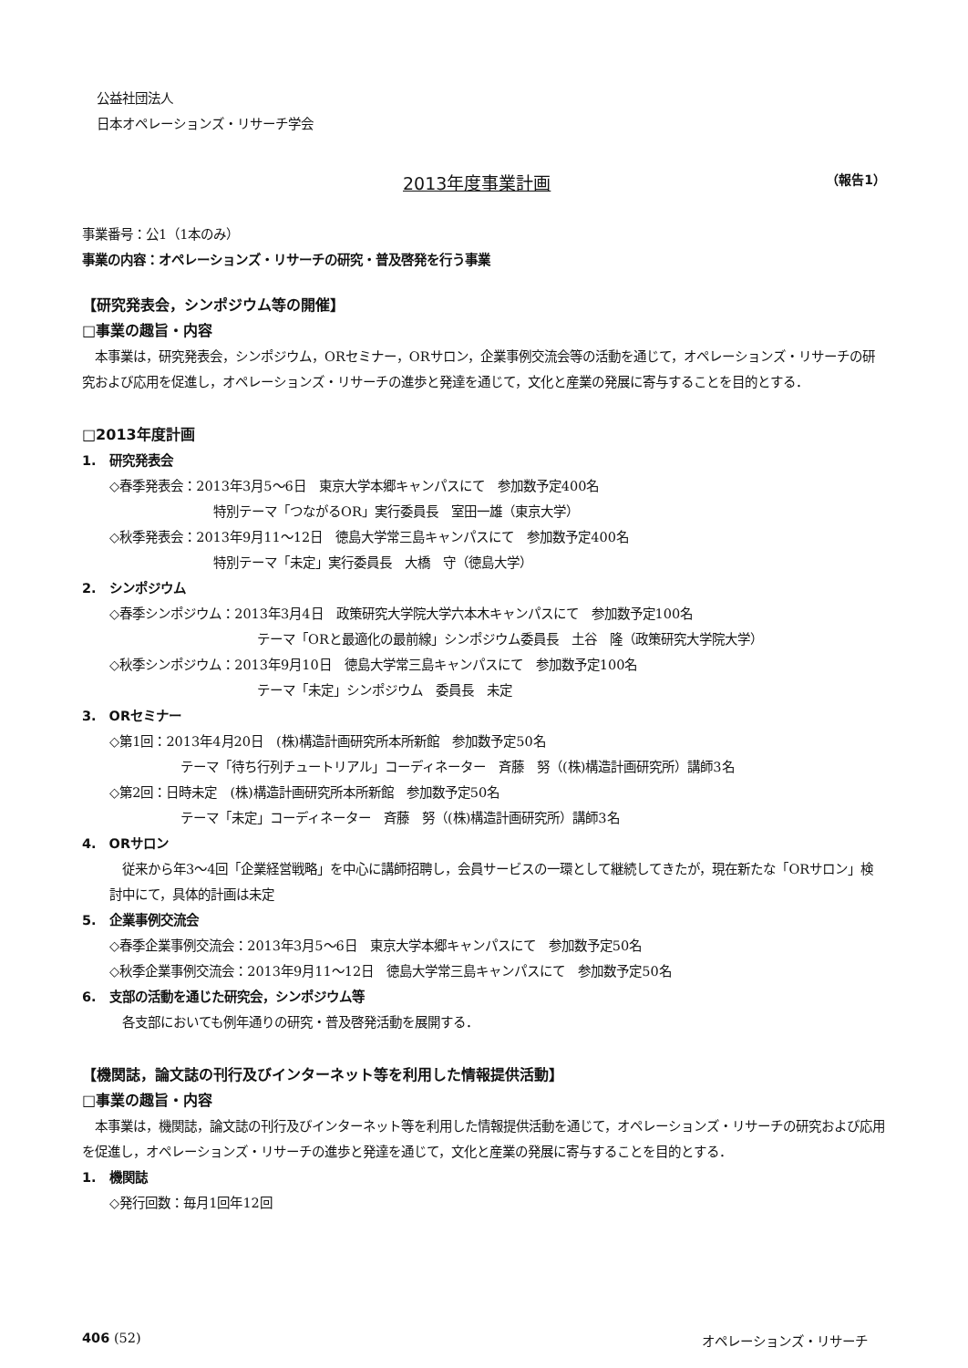公益社団法人
日本オペレーションズ・リサーチ学会
2013年度事業計画
（報告1）
事業番号：公1（1本のみ）
事業の内容：オペレーションズ・リサーチの研究・普及啓発を行う事業
【研究発表会，シンポジウム等の開催】
□事業の趣旨・内容
本事業は，研究発表会，シンポジウム，ORセミナー，ORサロン，企業事例交流会等の活動を通じて，オペレーションズ・リサーチの研究および応用を促進し，オペレーションズ・リサーチの進歩と発達を通じて，文化と産業の発展に寄与することを目的とする．
□2013年度計画
1.　研究発表会
◇春季発表会：2013年3月5〜6日　東京大学本郷キャンパスにて　参加数予定400名
特別テーマ「つながるOR」実行委員長　室田一雄（東京大学）
◇秋季発表会：2013年9月11〜12日　徳島大学常三島キャンパスにて　参加数予定400名
特別テーマ「未定」実行委員長　大橋　守（徳島大学）
2.　シンポジウム
◇春季シンポジウム：2013年3月4日　政策研究大学院大学六本木キャンパスにて　参加数予定100名
テーマ「ORと最適化の最前線」シンポジウム委員長　土谷　隆（政策研究大学院大学）
◇秋季シンポジウム：2013年9月10日　徳島大学常三島キャンパスにて　参加数予定100名
テーマ「未定」シンポジウム　委員長　未定
3.　ORセミナー
◇第1回：2013年4月20日　(株)構造計画研究所本所新館　参加数予定50名
テーマ「待ち行列チュートリアル」コーディネーター　斉藤　努（(株)構造計画研究所）講師3名
◇第2回：日時未定　(株)構造計画研究所本所新館　参加数予定50名
テーマ「未定」コーディネーター　斉藤　努（(株)構造計画研究所）講師3名
4.　ORサロン
従来から年3〜4回「企業経営戦略」を中心に講師招聘し，会員サービスの一環として継続してきたが，現在新たな「ORサロン」検討中にて，具体的計画は未定
5.　企業事例交流会
◇春季企業事例交流会：2013年3月5〜6日　東京大学本郷キャンパスにて　参加数予定50名
◇秋季企業事例交流会：2013年9月11〜12日　徳島大学常三島キャンパスにて　参加数予定50名
6.　支部の活動を通じた研究会，シンポジウム等
各支部においても例年通りの研究・普及啓発活動を展開する．
【機関誌，論文誌の刊行及びインターネット等を利用した情報提供活動】
□事業の趣旨・内容
本事業は，機関誌，論文誌の刊行及びインターネット等を利用した情報提供活動を通じて，オペレーションズ・リサーチの研究および応用を促進し，オペレーションズ・リサーチの進歩と発達を通じて，文化と産業の発展に寄与することを目的とする．
1.　機関誌
◇発行回数：毎月1回年12回
406 (52) オペレーションズ・リサーチ